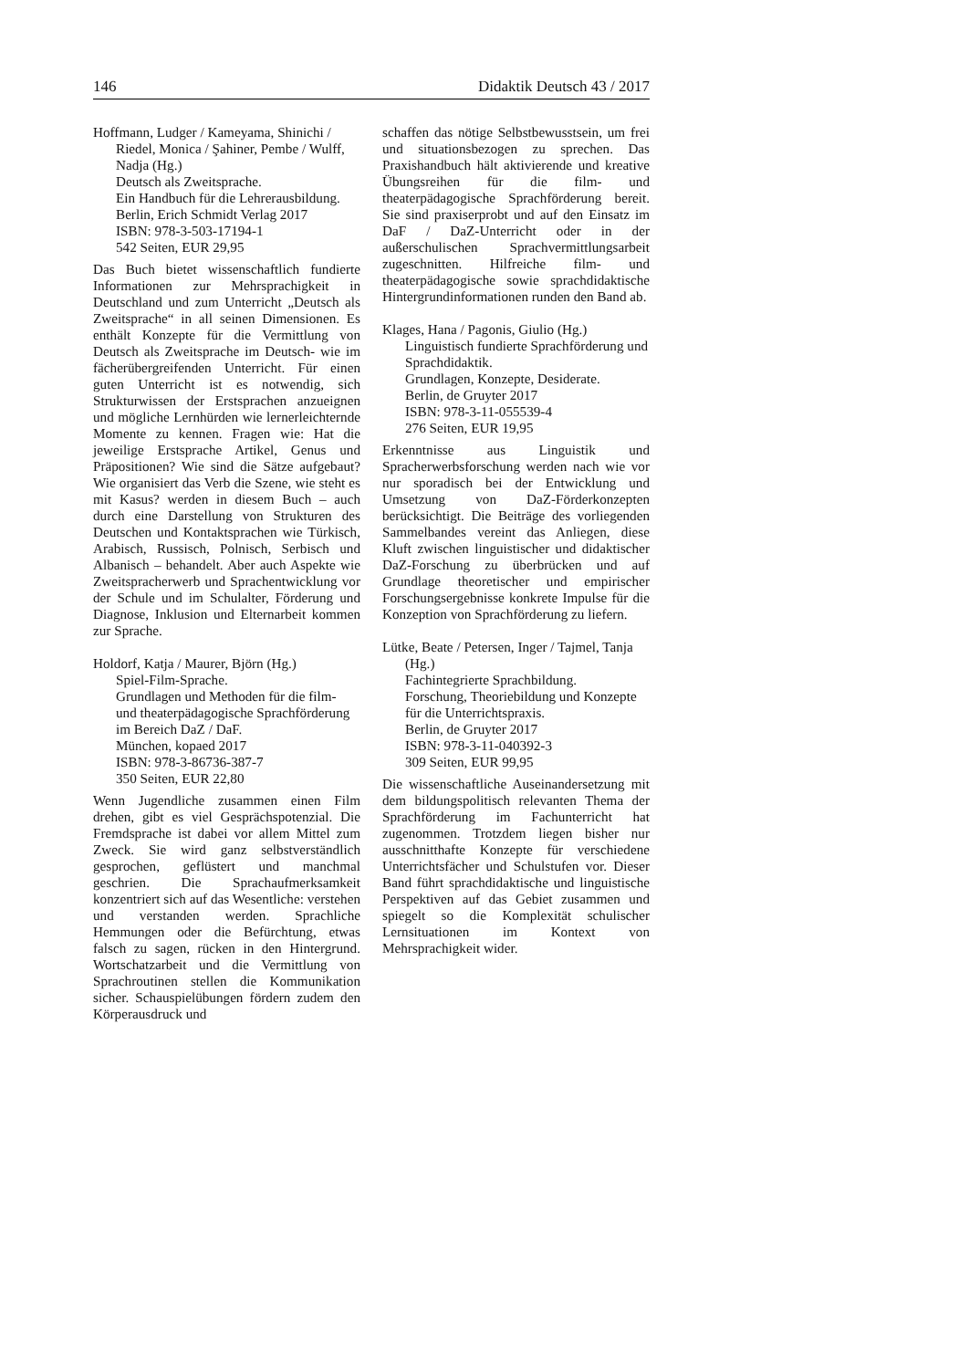146 Didaktik Deutsch 43 / 2017
Hoffmann, Ludger / Kameyama, Shinichi / Riedel, Monica / Şahiner, Pembe / Wulff, Nadja (Hg.)
Deutsch als Zweitsprache.
Ein Handbuch für die Lehrerausbildung.
Berlin, Erich Schmidt Verlag 2017
ISBN: 978-3-503-17194-1
542 Seiten, EUR 29,95
Das Buch bietet wissenschaftlich fundierte Informationen zur Mehrsprachigkeit in Deutschland und zum Unterricht „Deutsch als Zweitsprache“ in all seinen Dimensionen. Es enthält Konzepte für die Vermittlung von Deutsch als Zweitsprache im Deutsch- wie im fächerübergreifenden Unterricht. Für einen guten Unterricht ist es notwendig, sich Strukturwissen der Erstsprachen anzueignen und mögliche Lernhürden wie lernerleichternde Momente zu kennen. Fragen wie: Hat die jeweilige Erstsprache Artikel, Genus und Präpositionen? Wie sind die Sätze aufgebaut? Wie organisiert das Verb die Szene, wie steht es mit Kasus? werden in diesem Buch – auch durch eine Darstellung von Strukturen des Deutschen und Kontaktsprachen wie Türkisch, Arabisch, Russisch, Polnisch, Serbisch und Albanisch – behandelt. Aber auch Aspekte wie Zweitspracherwerb und Sprachentwicklung vor der Schule und im Schulalter, Förderung und Diagnose, Inklusion und Elternarbeit kommen zur Sprache.
Holdorf, Katja / Maurer, Björn (Hg.)
Spiel-Film-Sprache.
Grundlagen und Methoden für die film- und theaterpädagogische Sprachförderung im Bereich DaZ / DaF.
München, kopaed 2017
ISBN: 978-3-86736-387-7
350 Seiten, EUR 22,80
Wenn Jugendliche zusammen einen Film drehen, gibt es viel Gesprächspotenzial. Die Fremdsprache ist dabei vor allem Mittel zum Zweck. Sie wird ganz selbstverständlich gesprochen, geflüstert und manchmal geschrien. Die Sprachaufmerksamkeit konzentriert sich auf das Wesentliche: verstehen und verstanden werden. Sprachliche Hemmungen oder die Befürchtung, etwas falsch zu sagen, rücken in den Hintergrund. Wortschatzarbeit und die Vermittlung von Sprachroutinen stellen die Kommunikation sicher. Schauspielübungen fördern zudem den Körperausdruck und
schaffen das nötige Selbstbewusstsein, um frei und situationsbezogen zu sprechen. Das Praxishandbuch hält aktivierende und kreative Übungsreihen für die film- und theaterpädagogische Sprachförderung bereit. Sie sind praxiserprobt und auf den Einsatz im DaF / DaZ-Unterricht oder in der außerschulischen Sprachvermittlungsarbeit zugeschnitten. Hilfreiche film- und theaterpädagogische sowie sprachdidaktische Hintergrundinformationen runden den Band ab.
Klages, Hana / Pagonis, Giulio (Hg.)
Linguistisch fundierte Sprachförderung und Sprachdidaktik.
Grundlagen, Konzepte, Desiderate.
Berlin, de Gruyter 2017
ISBN: 978-3-11-055539-4
276 Seiten, EUR 19,95
Erkenntnisse aus Linguistik und Spracherwerbsforschung werden nach wie vor nur sporadisch bei der Entwicklung und Umsetzung von DaZ-Förderkonzepten berücksichtigt. Die Beiträge des vorliegenden Sammelbandes vereint das Anliegen, diese Kluft zwischen linguistischer und didaktischer DaZ-Forschung zu überbrücken und auf Grundlage theoretischer und empirischer Forschungsergebnisse konkrete Impulse für die Konzeption von Sprachförderung zu liefern.
Lütke, Beate / Petersen, Inger / Tajmel, Tanja (Hg.)
Fachintegrierte Sprachbildung.
Forschung, Theoriebildung und Konzepte für die Unterrichtspraxis.
Berlin, de Gruyter 2017
ISBN: 978-3-11-040392-3
309 Seiten, EUR 99,95
Die wissenschaftliche Auseinandersetzung mit dem bildungspolitisch relevanten Thema der Sprachförderung im Fachunterricht hat zugenommen. Trotzdem liegen bisher nur ausschnitthafte Konzepte für verschiedene Unterrichtsfächer und Schulstufen vor. Dieser Band führt sprachdidaktische und linguistische Perspektiven auf das Gebiet zusammen und spiegelt so die Komplexität schulischer Lernsituationen im Kontext von Mehrsprachigkeit wider.